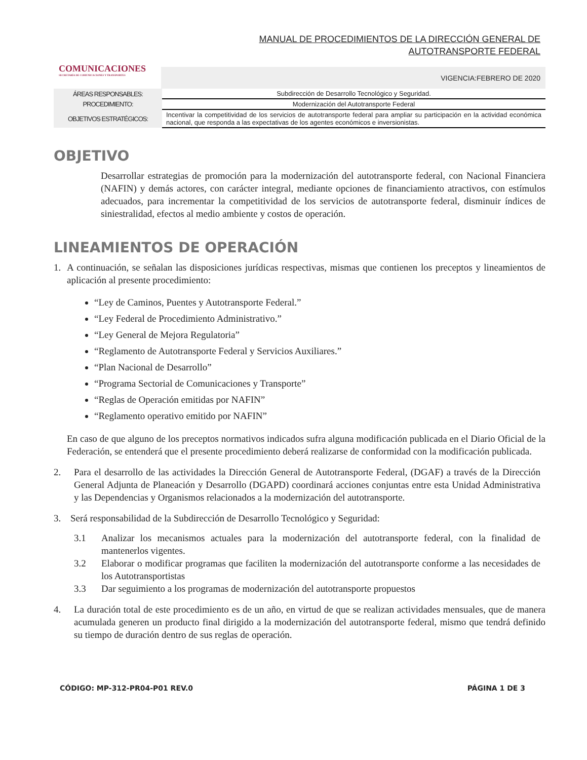MANUAL DE PROCEDIMIENTOS DE LA DIRECCIÓN GENERAL DE AUTOTRANSPORTE FEDERAL
COMUNICACIONES
SECRETARÍA DE COMUNICACIONES Y TRANSPORTES
VIGENCIA:FEBRERO DE 2020
| ÁREAS RESPONSABLES: | Subdirección de Desarrollo Tecnológico y Seguridad. |
| PROCEDIMIENTO: | Modernización del Autotransporte Federal |
| OBJETIVOS ESTRATÉGICOS: | Incentivar la competitividad de los servicios de autotransporte federal para ampliar su participación en la actividad económica nacional, que responda a las expectativas de los agentes económicos e inversionistas. |
OBJETIVO
Desarrollar estrategias de promoción para la modernización del autotransporte federal, con Nacional Financiera (NAFIN) y demás actores, con carácter integral, mediante opciones de financiamiento atractivos, con estímulos adecuados, para incrementar la competitividad de los servicios de autotransporte federal, disminuir índices de siniestralidad, efectos al medio ambiente y costos de operación.
LINEAMIENTOS DE OPERACIÓN
1.
A continuación, se señalan las disposiciones jurídicas respectivas, mismas que contienen los preceptos y lineamientos de aplicación al presente procedimiento:
“Ley de Caminos, Puentes y Autotransporte Federal.”
“Ley Federal de Procedimiento Administrativo.”
“Ley General de Mejora Regulatoria”
“Reglamento de Autotransporte Federal y Servicios Auxiliares.”
“Plan Nacional de Desarrollo”
“Programa Sectorial de Comunicaciones y Transporte”
“Reglas de Operación emitidas por NAFIN”
“Reglamento operativo emitido por NAFIN”
En caso de que alguno de los preceptos normativos indicados sufra alguna modificación publicada en el Diario Oficial de la Federación, se entenderá que el presente procedimiento deberá realizarse de conformidad con la modificación publicada.
2.
Para el desarrollo de las actividades la Dirección General de Autotransporte Federal, (DGAF) a través de la Dirección General Adjunta de Planeación y Desarrollo (DGAPD) coordinará acciones conjuntas entre esta Unidad Administrativa y las Dependencias y Organismos relacionados a la modernización del autotransporte.
3.
Será responsabilidad de la Subdirección de Desarrollo Tecnológico y Seguridad:
3.1
Analizar los mecanismos actuales para la modernización del autotransporte federal, con la finalidad de mantenerlos vigentes.
3.2
Elaborar o modificar programas que faciliten la modernización del autotransporte conforme a las necesidades de los Autotransportistas
3.3
Dar seguimiento a los programas de modernización del autotransporte propuestos
4.
La duración total de este procedimiento es de un año, en virtud de que se realizan actividades mensuales, que de manera acumulada generen un producto final dirigido a la modernización del autotransporte federal, mismo que tendrá definido su tiempo de duración dentro de sus reglas de operación.
CÓDIGO: MP-312-PR04-P01 REV.0 PÁGINA 1 DE 3